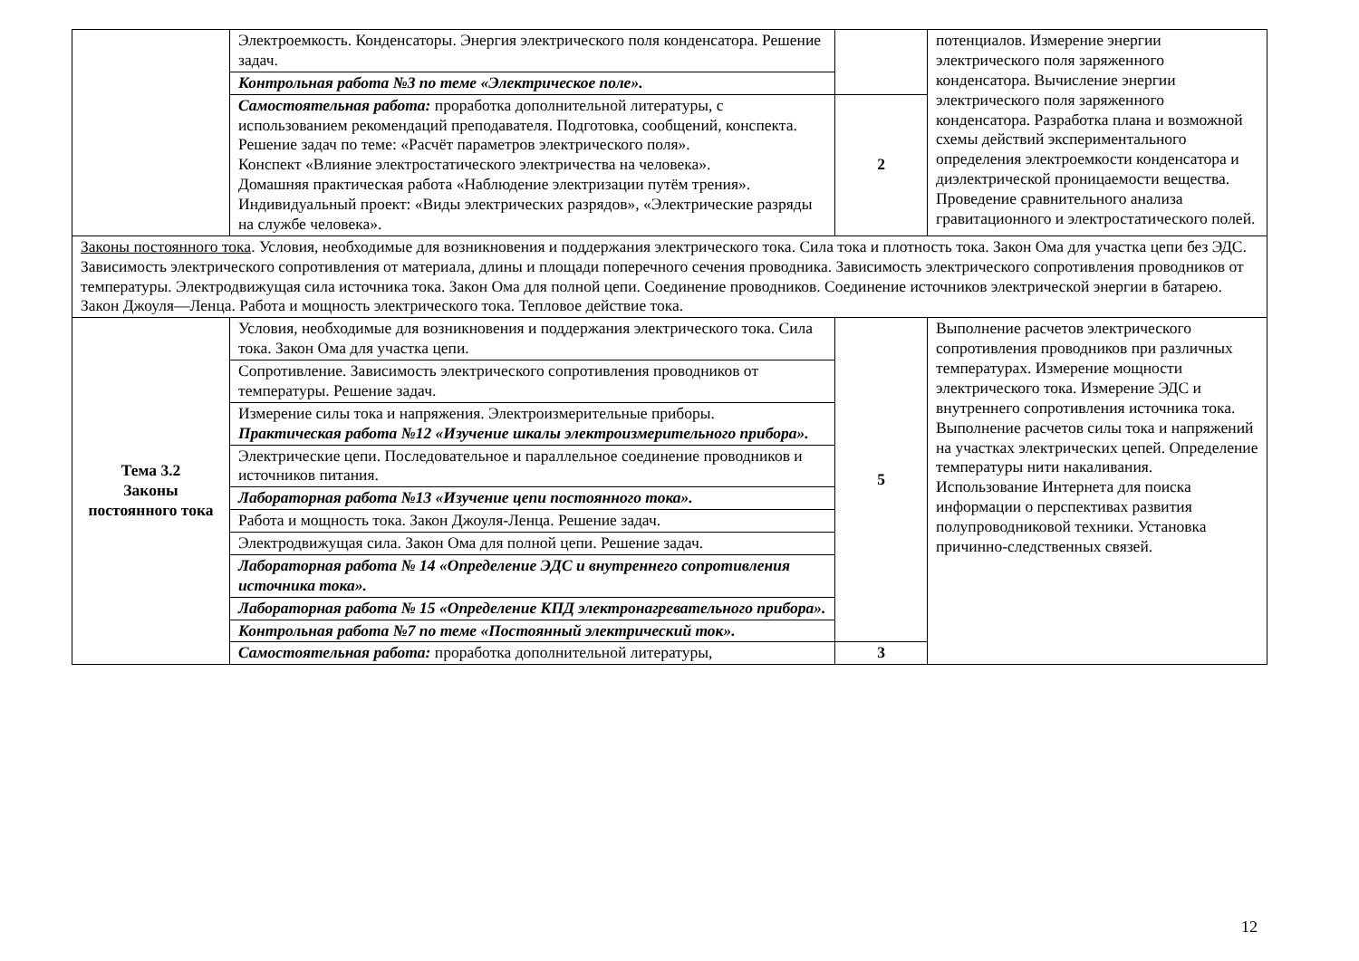| | Электроемкость. Конденсаторы. Энергия электрического поля конденсатора. Решение задач. | | потенциалов. Измерение энергии электрического поля заряженного конденсатора. Вычисление энергии электрического поля заряженного конденсатора. Разработка плана и возможной схемы действий экспериментального определения электроемкости конденсатора и диэлектрической проницаемости вещества. Проведение сравнительного анализа гравитационного и электростатического полей. |
| | Контрольная работа №3 по теме «Электрическое поле». | | |
| | Самостоятельная работа: проработка дополнительной литературы, с использованием рекомендаций преподавателя. Подготовка, сообщений, конспекта. Решение задач по теме: «Расчёт параметров электрического поля». Конспект «Влияние электростатического электричества на человека». Домашняя практическая работа «Наблюдение электризации путём трения». Индивидуальный проект: «Виды электрических разрядов», «Электрические разряды на службе человека». | 2 | |
| Законы постоянного тока . Условия, необходимые для возникновения и поддержания электрического тока. Сила тока и плотность тока. Закон Ома для участка цепи без ЭДС. Зависимость электрического сопротивления от материала, длины и площади поперечного сечения проводника. Зависимость электрического сопротивления проводников от температуры. Электродвижущая сила источника тока. Закон Ома для полной цепи. Соединение проводников. Соединение источников электрической энергии в батарею. Закон Джоуля—Ленца. Работа и мощность электрического тока. Тепловое действие тока. | | | |
| Тема 3.2 Законы постоянного тока | Условия, необходимые для возникновения и поддержания электрического тока. Сила тока. Закон Ома для участка цепи. | 5 | Выполнение расчетов электрического сопротивления проводников при различных температурах. Измерение мощности электрического тока. Измерение ЭДС и внутреннего сопротивления источника тока. Выполнение расчетов силы тока и напряжений на участках электрических цепей. Определение температуры нити накаливания. Использование Интернета для поиска информации о перспективах развития полупроводниковой техники. Установка причинно-следственных связей. |
| | Сопротивление. Зависимость электрического сопротивления проводников от температуры. Решение задач. | | |
| | Измерение силы тока и напряжения. Электроизмерительные приборы. Практическая работа №12 «Изучение шкалы электроизмерительного прибора». | | |
| | Электрические цепи. Последовательное и параллельное соединение проводников и источников питания. | | |
| | Лабораторная работа №13 «Изучение цепи постоянного тока». | | |
| | Работа и мощность тока. Закон Джоуля-Ленца. Решение задач. | | |
| | Электродвижущая сила. Закон Ома для полной цепи. Решение задач. | | |
| | Лабораторная работа № 14 «Определение ЭДС и внутреннего сопротивления источника тока». | | |
| | Лабораторная работа № 15 «Определение КПД электронагревательного прибора». | | |
| | Контрольная работа №7 по теме «Постоянный электрический ток». | | |
| | Самостоятельная работа: проработка дополнительной литературы, | 3 | |
12